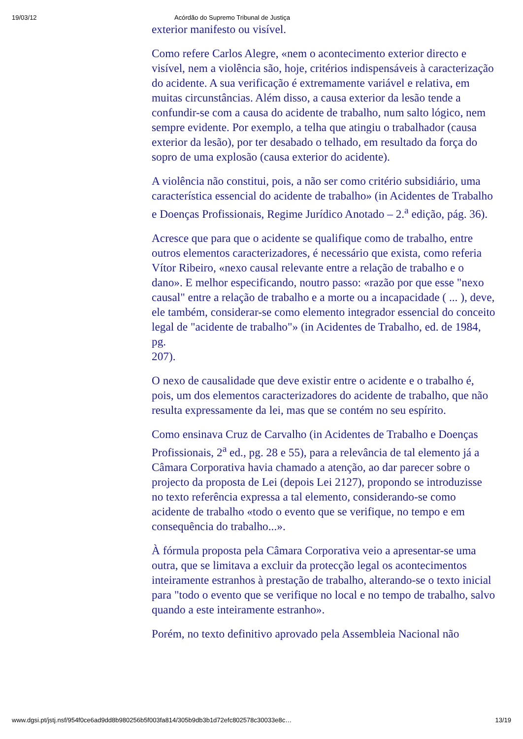19/03/12 Acórdão do Supremo Tribunal de Justiça
exterior manifesto ou visível.
Como refere Carlos Alegre, «nem o acontecimento exterior directo e visível, nem a violência são, hoje, critérios indispensáveis à caracterização do acidente. A sua verificação é extremamente variável e relativa, em muitas circunstâncias. Além disso, a causa exterior da lesão tende a confundir-se com a causa do acidente de trabalho, num salto lógico, nem sempre evidente. Por exemplo, a telha que atingiu o trabalhador (causa exterior da lesão), por ter desabado o telhado, em resultado da força do sopro de uma explosão (causa exterior do acidente).
A violência não constitui, pois, a não ser como critério subsidiário, uma característica essencial do acidente de trabalho» (in Acidentes de Trabalho e Doenças Profissionais, Regime Jurídico Anotado – 2.<sup>a</sup> edição, pág. 36).
Acresce que para que o acidente se qualifique como de trabalho, entre outros elementos caracterizadores, é necessário que exista, como referia Vítor Ribeiro, «nexo causal relevante entre a relação de trabalho e o dano». E melhor especificando, noutro passo: «razão por que esse "nexo causal" entre a relação de trabalho e a morte ou a incapacidade ( ... ), deve, ele também, considerar-se como elemento integrador essencial do conceito legal de "acidente de trabalho"» (in Acidentes de Trabalho, ed. de 1984, pg.
207).
O nexo de causalidade que deve existir entre o acidente e o trabalho é, pois, um dos elementos caracterizadores do acidente de trabalho, que não resulta expressamente da lei, mas que se contém no seu espírito.
Como ensinava Cruz de Carvalho (in Acidentes de Trabalho e Doenças Profissionais, 2<sup>a</sup> ed., pg. 28 e 55), para a relevância de tal elemento já a Câmara Corporativa havia chamado a atenção, ao dar parecer sobre o projecto da proposta de Lei (depois Lei 2127), propondo se introduzisse no texto referência expressa a tal elemento, considerando-se como acidente de trabalho «todo o evento que se verifique, no tempo e em consequência do trabalho...».
À fórmula proposta pela Câmara Corporativa veio a apresentar-se uma outra, que se limitava a excluir da protecção legal os acontecimentos inteiramente estranhos à prestação de trabalho, alterando-se o texto inicial para "todo o evento que se verifique no local e no tempo de trabalho, salvo quando a este inteiramente estranho».
Porém, no texto definitivo aprovado pela Assembleia Nacional não
www.dgsi.pt/jstj.nsf/954f0ce6ad9dd8b980256b5f003fa814/305b9db3b1d72efc802578c30033e8c… 13/19